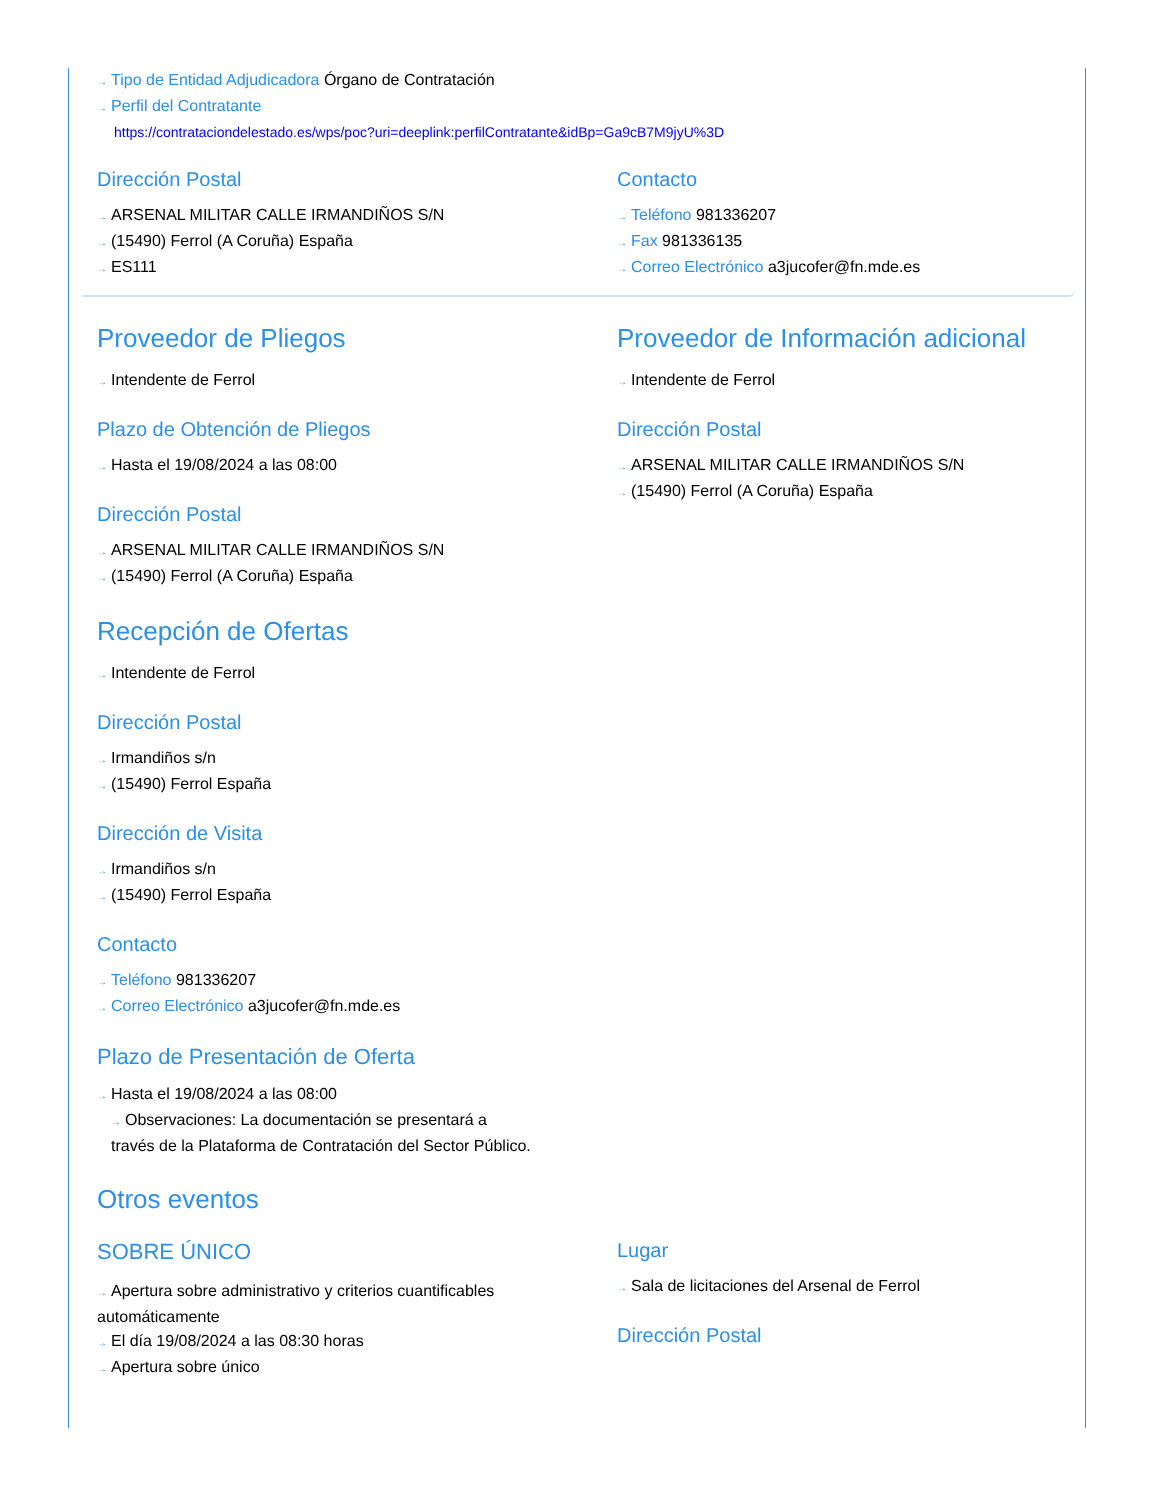→ Tipo de Entidad Adjudicadora Órgano de Contratación
→ Perfil del Contratante
https://contrataciondelestado.es/wps/poc?uri=deeplink:perfilContratante&idBp=Ga9cB7M9jyU%3D
Dirección Postal
→ ARSENAL MILITAR CALLE IRMANDIÑOS S/N
→ (15490) Ferrol (A Coruña) España
→ ES111
Contacto
→ Teléfono 981336207
→ Fax 981336135
→ Correo Electrónico a3jucofer@fn.mde.es
Proveedor de Pliegos
→ Intendente de Ferrol
Plazo de Obtención de Pliegos
→ Hasta el 19/08/2024 a las 08:00
Dirección Postal
→ ARSENAL MILITAR CALLE IRMANDIÑOS S/N
→ (15490) Ferrol (A Coruña) España
Proveedor de Información adicional
→ Intendente de Ferrol
Dirección Postal
→ ARSENAL MILITAR CALLE IRMANDIÑOS S/N
→ (15490) Ferrol (A Coruña) España
Recepción de Ofertas
→ Intendente de Ferrol
Dirección Postal
→ Irmandiños s/n
→ (15490) Ferrol España
Dirección de Visita
→ Irmandiños s/n
→ (15490) Ferrol España
Contacto
→ Teléfono 981336207
→ Correo Electrónico a3jucofer@fn.mde.es
Plazo de Presentación de Oferta
→ Hasta el 19/08/2024 a las 08:00
→ Observaciones: La documentación se presentará a través de la Plataforma de Contratación del Sector Público.
Otros eventos
SOBRE ÚNICO
→ Apertura sobre administrativo y criterios cuantificables automáticamente
→ El día 19/08/2024 a las 08:30 horas
→ Apertura sobre único
Lugar
→ Sala de licitaciones del Arsenal de Ferrol
Dirección Postal